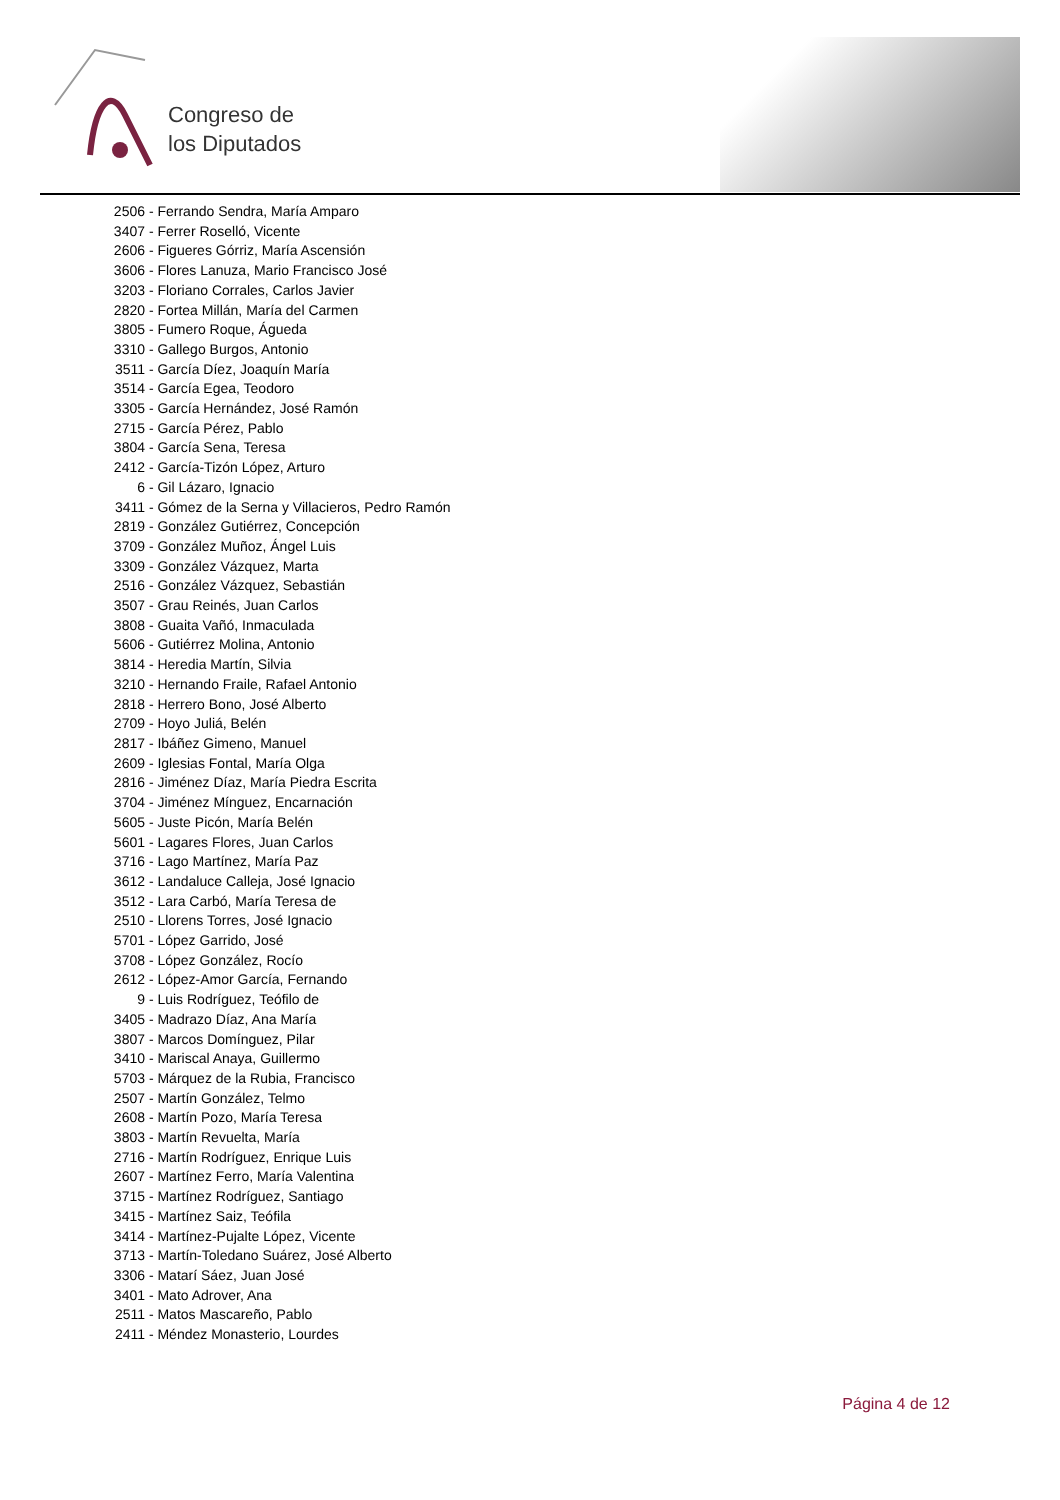Congreso de
los Diputados
2506 - Ferrando Sendra, María Amparo
3407 - Ferrer Roselló, Vicente
2606 - Figueres Górriz, María Ascensión
3606 - Flores Lanuza, Mario Francisco José
3203 - Floriano Corrales, Carlos Javier
2820 - Fortea Millán, María del Carmen
3805 - Fumero Roque, Águeda
3310 - Gallego Burgos, Antonio
3511 - García Díez, Joaquín María
3514 - García Egea, Teodoro
3305 - García Hernández, José Ramón
2715 - García Pérez, Pablo
3804 - García Sena, Teresa
2412 - García-Tizón López, Arturo
6 - Gil Lázaro, Ignacio
3411 - Gómez de la Serna y Villacieros, Pedro Ramón
2819 - González Gutiérrez, Concepción
3709 - González Muñoz, Ángel Luis
3309 - González Vázquez, Marta
2516 - González Vázquez, Sebastián
3507 - Grau Reinés, Juan Carlos
3808 - Guaita Vañó, Inmaculada
5606 - Gutiérrez Molina, Antonio
3814 - Heredia Martín, Silvia
3210 - Hernando Fraile, Rafael Antonio
2818 - Herrero Bono, José Alberto
2709 - Hoyo Juliá, Belén
2817 - Ibáñez Gimeno, Manuel
2609 - Iglesias Fontal, María Olga
2816 - Jiménez Díaz, María Piedra Escrita
3704 - Jiménez Mínguez, Encarnación
5605 - Juste Picón, María Belén
5601 - Lagares Flores, Juan Carlos
3716 - Lago Martínez, María Paz
3612 - Landaluce Calleja, José Ignacio
3512 - Lara Carbó, María Teresa de
2510 - Llorens Torres, José Ignacio
5701 - López Garrido, José
3708 - López González, Rocío
2612 - López-Amor García, Fernando
9 - Luis Rodríguez, Teófilo de
3405 - Madrazo Díaz, Ana María
3807 - Marcos Domínguez, Pilar
3410 - Mariscal Anaya, Guillermo
5703 - Márquez de la Rubia, Francisco
2507 - Martín González, Telmo
2608 - Martín Pozo, María Teresa
3803 - Martín Revuelta, María
2716 - Martín Rodríguez, Enrique Luis
2607 - Martínez Ferro, María Valentina
3715 - Martínez Rodríguez, Santiago
3415 - Martínez Saiz, Teófila
3414 - Martínez-Pujalte López, Vicente
3713 - Martín-Toledano Suárez, José Alberto
3306 - Matarí Sáez, Juan José
3401 - Mato Adrover, Ana
2511 - Matos Mascareño, Pablo
2411 - Méndez Monasterio, Lourdes
Página 4 de 12